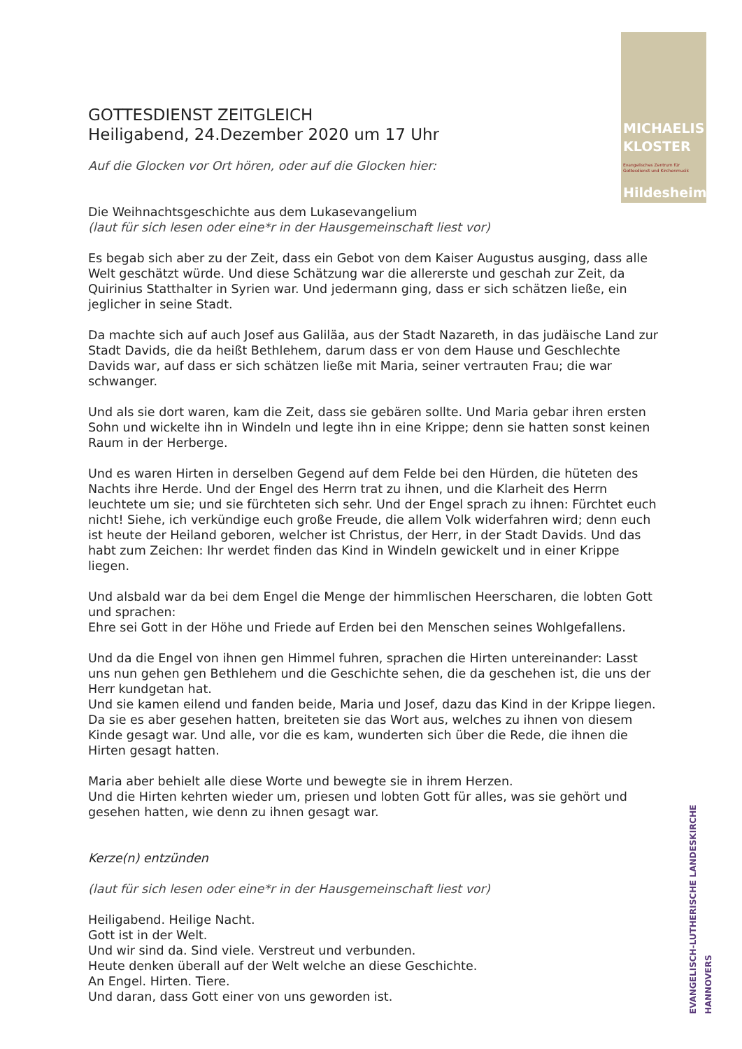MICHAELIS
KLOSTER
Evangelisches Zentrum für Gottesdienst und Kirchenmusik
Hildesheim
GOTTESDIENST ZEITGLEICH
Heiligabend, 24.Dezember 2020 um 17 Uhr
Auf die Glocken vor Ort hören, oder auf die Glocken hier:
Die Weihnachtsgeschichte aus dem Lukasevangelium
(laut für sich lesen oder eine*r in der Hausgemeinschaft liest vor)
Es begab sich aber zu der Zeit, dass ein Gebot von dem Kaiser Augustus ausging, dass alle Welt geschätzt würde. Und diese Schätzung war die allererste und geschah zur Zeit, da Quirinius Statthalter in Syrien war. Und jedermann ging, dass er sich schätzen ließe, ein jeglicher in seine Stadt.
Da machte sich auf auch Josef aus Galiläa, aus der Stadt Nazareth, in das judäische Land zur Stadt Davids, die da heißt Bethlehem, darum dass er von dem Hause und Geschlechte Davids war, auf dass er sich schätzen ließe mit Maria, seiner vertrauten Frau; die war schwanger.
Und als sie dort waren, kam die Zeit, dass sie gebären sollte. Und Maria gebar ihren ersten Sohn und wickelte ihn in Windeln und legte ihn in eine Krippe; denn sie hatten sonst keinen Raum in der Herberge.
Und es waren Hirten in derselben Gegend auf dem Felde bei den Hürden, die hüteten des Nachts ihre Herde. Und der Engel des Herrn trat zu ihnen, und die Klarheit des Herrn leuchtete um sie; und sie fürchteten sich sehr. Und der Engel sprach zu ihnen: Fürchtet euch nicht! Siehe, ich verkündige euch große Freude, die allem Volk widerfahren wird; denn euch ist heute der Heiland geboren, welcher ist Christus, der Herr, in der Stadt Davids. Und das habt zum Zeichen: Ihr werdet finden das Kind in Windeln gewickelt und in einer Krippe liegen.
Und alsbald war da bei dem Engel die Menge der himmlischen Heerscharen, die lobten Gott und sprachen:
Ehre sei Gott in der Höhe und Friede auf Erden bei den Menschen seines Wohlgefallens.
Und da die Engel von ihnen gen Himmel fuhren, sprachen die Hirten untereinander: Lasst uns nun gehen gen Bethlehem und die Geschichte sehen, die da geschehen ist, die uns der Herr kundgetan hat.
Und sie kamen eilend und fanden beide, Maria und Josef, dazu das Kind in der Krippe liegen. Da sie es aber gesehen hatten, breiteten sie das Wort aus, welches zu ihnen von diesem Kinde gesagt war. Und alle, vor die es kam, wunderten sich über die Rede, die ihnen die Hirten gesagt hatten.
Maria aber behielt alle diese Worte und bewegte sie in ihrem Herzen.
Und die Hirten kehrten wieder um, priesen und lobten Gott für alles, was sie gehört und gesehen hatten, wie denn zu ihnen gesagt war.
Kerze(n) entzünden
(laut für sich lesen oder eine*r in der Hausgemeinschaft liest vor)
Heiligabend. Heilige Nacht.
Gott ist in der Welt.
Und wir sind da. Sind viele. Verstreut und verbunden.
Heute denken überall auf der Welt welche an diese Geschichte.
An Engel. Hirten. Tiere.
Und daran, dass Gott einer von uns geworden ist.
EVANGELISCH-LUTHERISCHE LANDESKIRCHE HANNOVERS